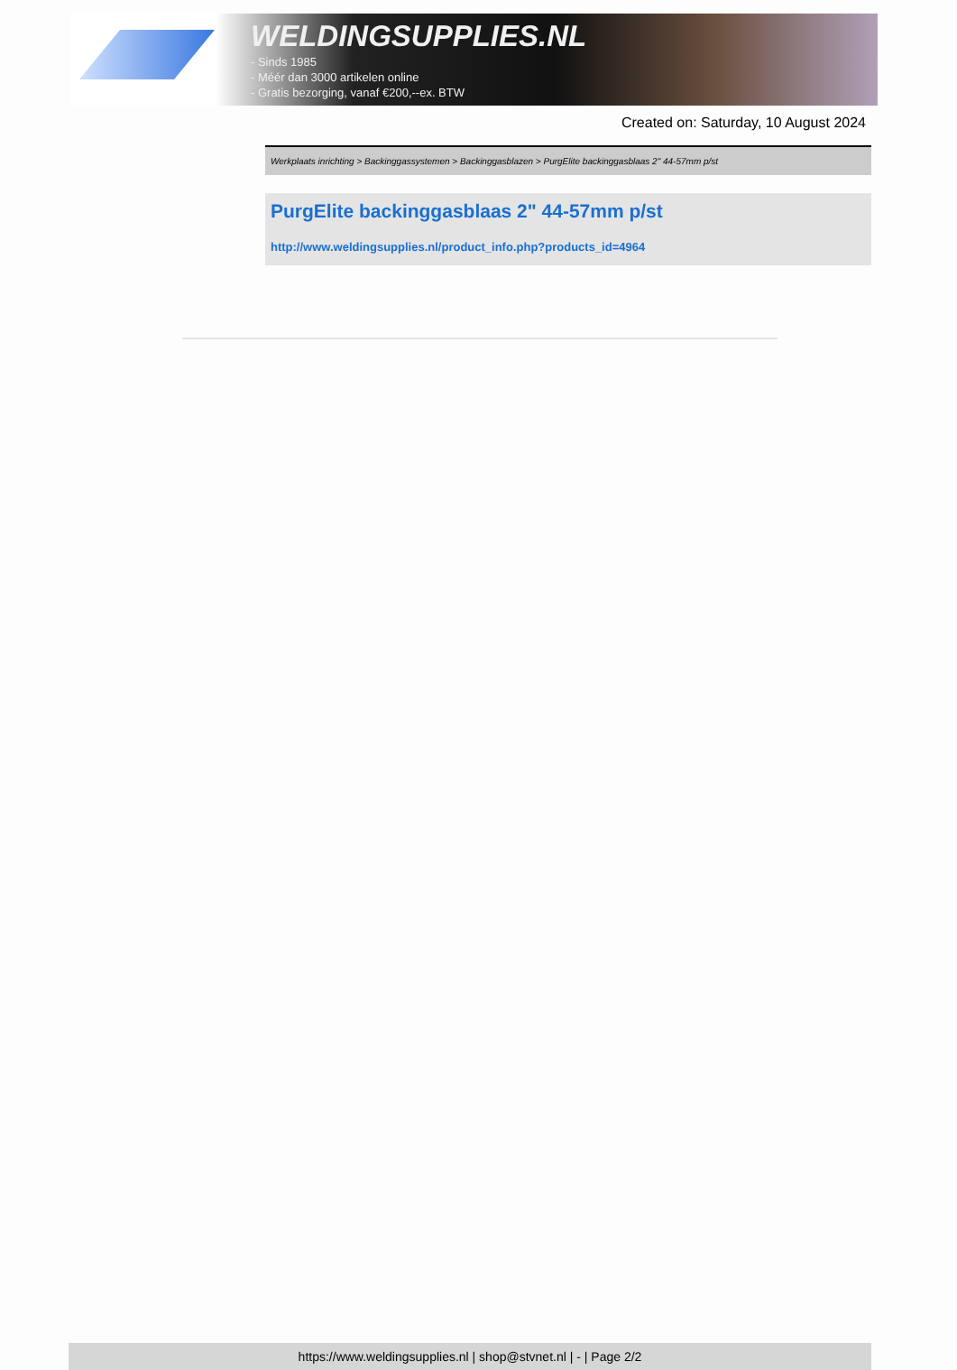WELDINGSUPPLIES.NL
- Sinds 1985
- Méér dan 3000 artikelen online
- Gratis bezorging, vanaf €200,--ex. BTW
Created on: Saturday, 10 August 2024
Werkplaats inrichting > Backinggassystemen > Backinggasblazen > PurgElite backinggasblaas 2" 44-57mm p/st
PurgElite backinggasblaas 2" 44-57mm p/st
http://www.weldingsupplies.nl/product_info.php?products_id=4964
https://www.weldingsupplies.nl | shop@stvnet.nl | - | Page 2/2